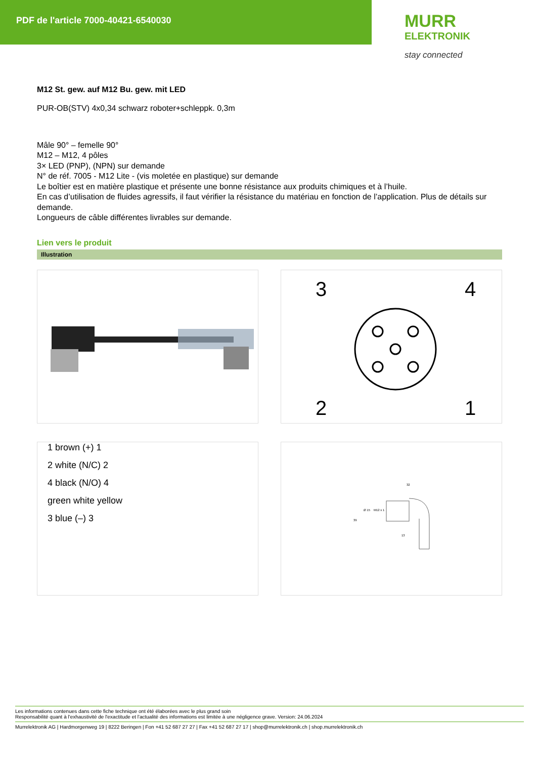PDF de l'article 7000-40421-6540030
MURR
ELEKTRONIK
stay connected
M12 St. gew. auf M12 Bu. gew. mit LED
PUR-OB(STV) 4x0,34 schwarz roboter+schleppk. 0,3m
Mâle 90° – femelle 90°
M12 – M12, 4 pôles
3× LED (PNP), (NPN) sur demande
N° de réf. 7005 - M12 Lite - (vis moletée en plastique) sur demande
Le boîtier est en matière plastique et présente une bonne résistance aux produits chimiques et à l’huile.
En cas d’utilisation de fluides agressifs, il faut vérifier la résistance du matériau en fonction de l’application. Plus de détails sur demande.
Longueurs de câble différentes livrables sur demande.
Lien vers le produit
Illustration
3
4
2
1
1 brown (+) 1
2 white (N/C) 2
4 black (N/O) 4
green white yellow
3 blue (–) 3
32
39
Ø 15
M12 x 1
13
Les informations contenues dans cette fiche technique ont été élaborées avec le plus grand soin
Responsabilité quant à l'exhaustivité de l'exactitude et l'actualité des informations est limitée à une négligence grave. Version: 24.06.2024
Murrelektronik AG | Hardmorgenweg 19 | 8222 Beringen | Fon +41 52 687 27 27 | Fax +41 52 687 27 17 | shop@murrelektronik.ch | shop.murrelektronik.ch